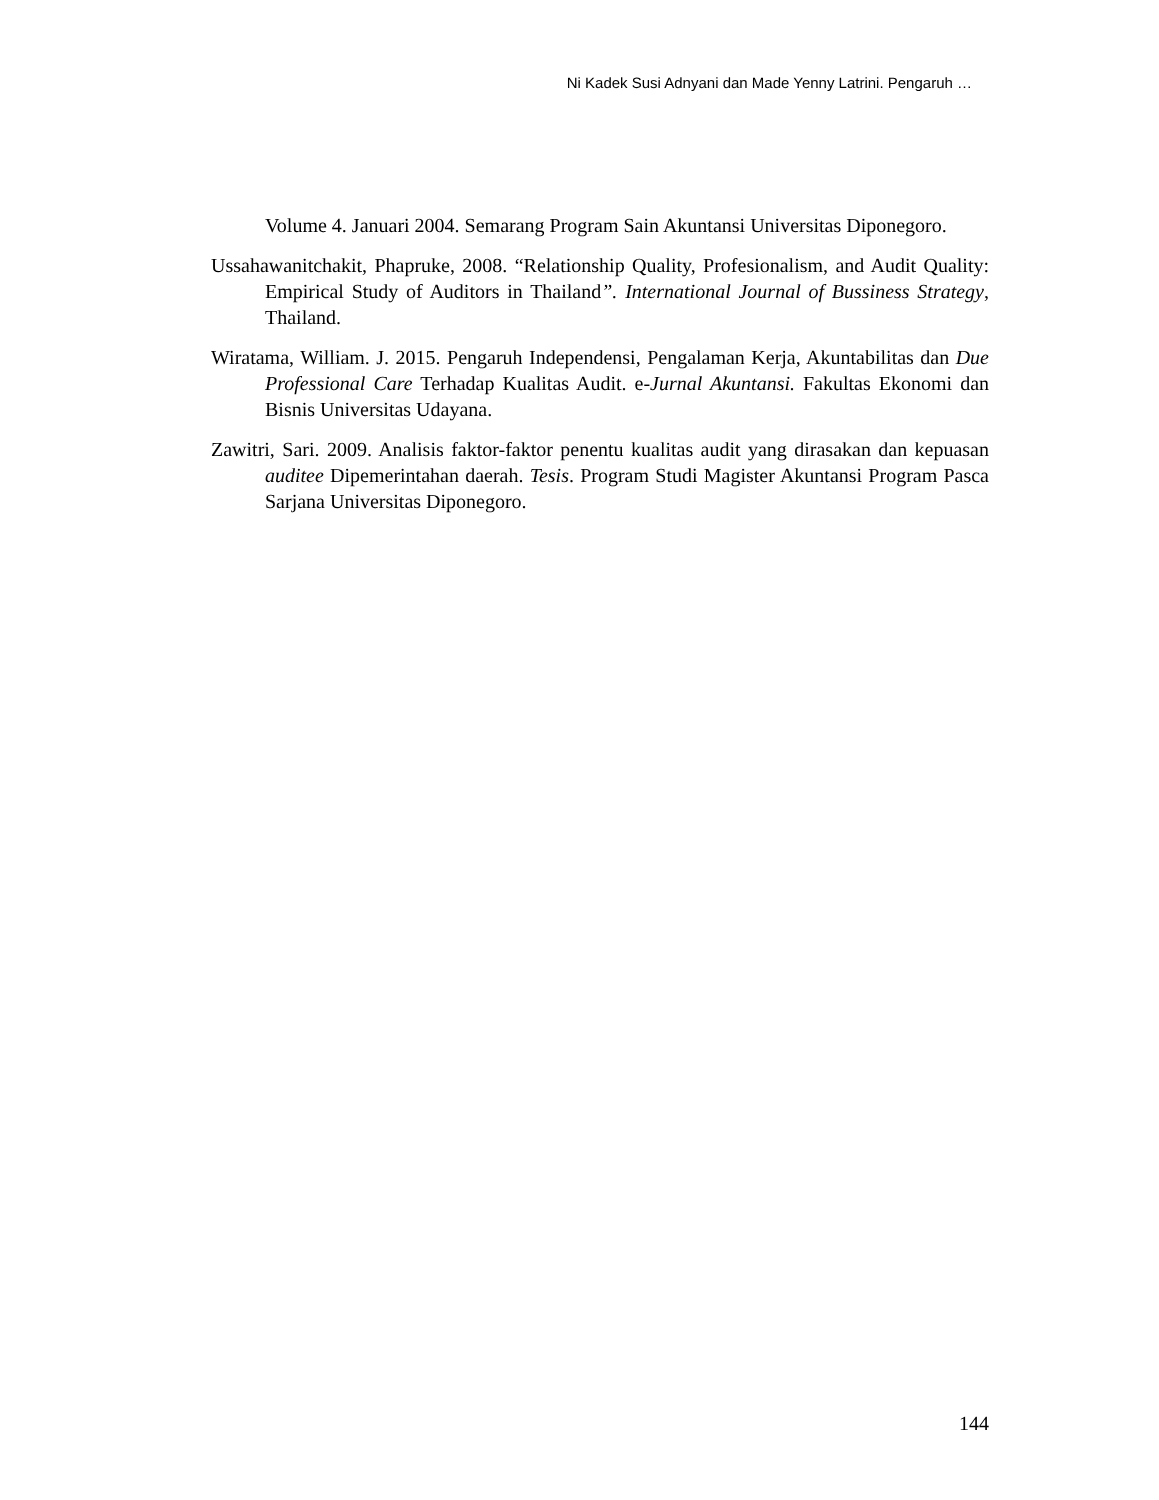Ni Kadek Susi Adnyani dan Made Yenny Latrini. Pengaruh …
Volume 4. Januari 2004. Semarang Program Sain Akuntansi Universitas Diponegoro.
Ussahawanitchakit, Phapruke, 2008. “Relationship Quality, Profesionalism, and Audit Quality: Empirical Study of Auditors in Thailand”. International Journal of Bussiness Strategy, Thailand.
Wiratama, William. J. 2015. Pengaruh Independensi, Pengalaman Kerja, Akuntabilitas dan Due Professional Care Terhadap Kualitas Audit. e-Jurnal Akuntansi. Fakultas Ekonomi dan Bisnis Universitas Udayana.
Zawitri, Sari. 2009. Analisis faktor-faktor penentu kualitas audit yang dirasakan dan kepuasan auditee Dipemerintahan daerah. Tesis. Program Studi Magister Akuntansi Program Pasca Sarjana Universitas Diponegoro.
144